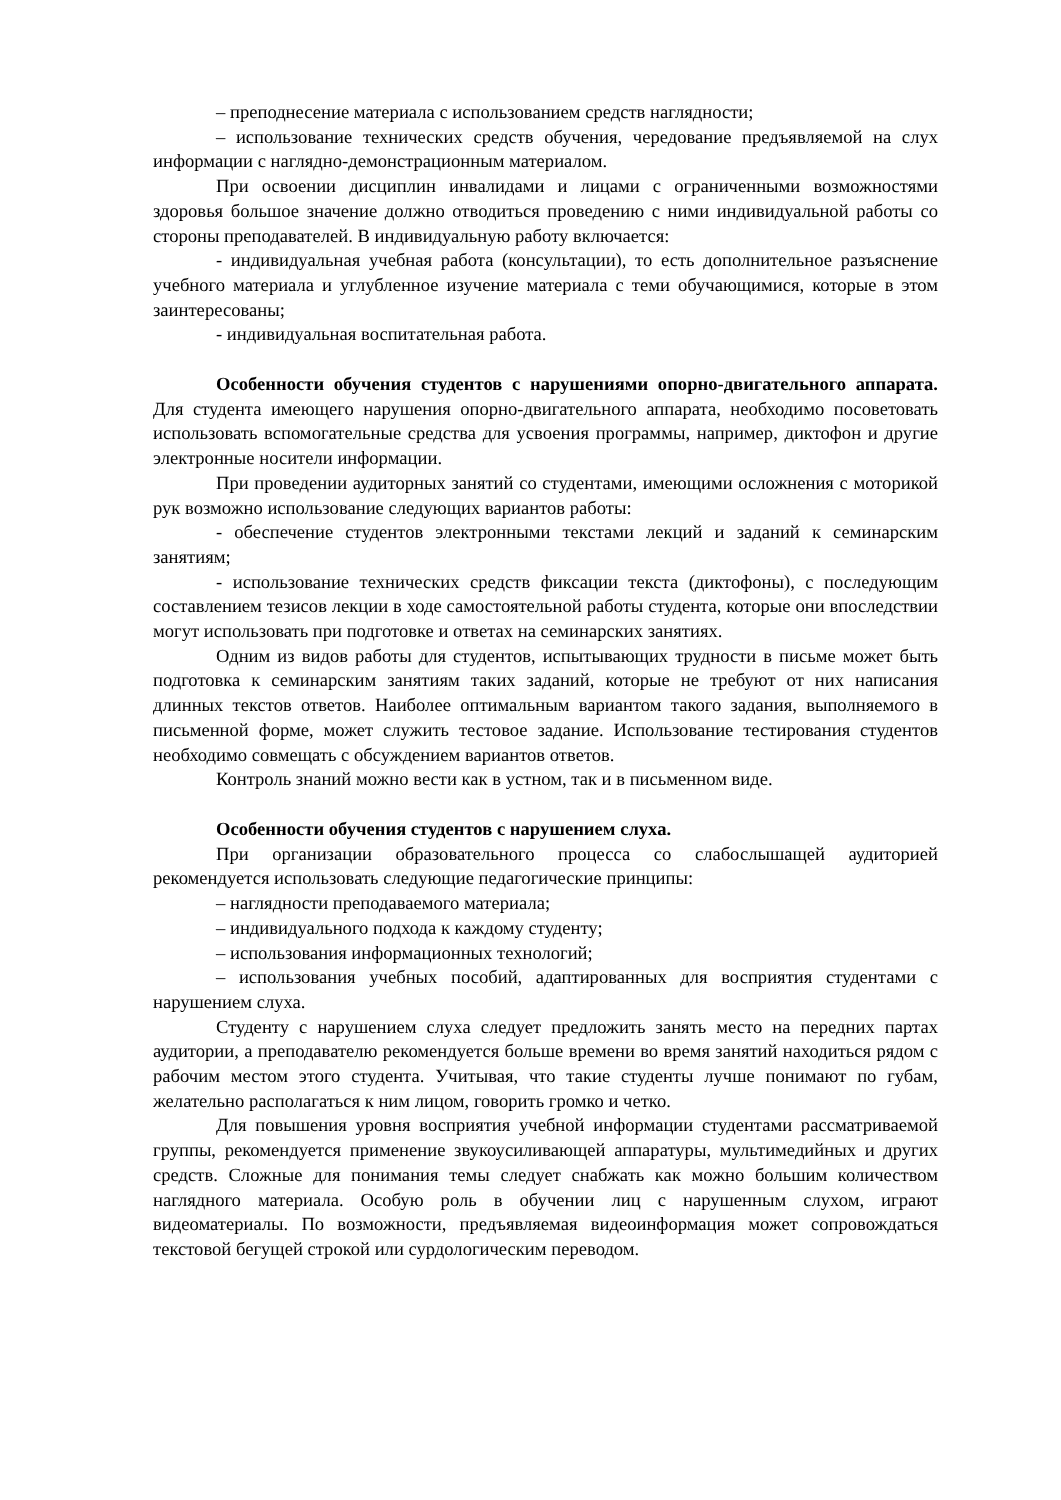– преподнесение материала с использованием средств наглядности;
– использование технических средств обучения, чередование предъявляемой на слух информации с наглядно-демонстрационным материалом.
При освоении дисциплин инвалидами и лицами с ограниченными возможностями здоровья большое значение должно отводиться проведению с ними индивидуальной работы со стороны преподавателей. В индивидуальную работу включается:
- индивидуальная учебная работа (консультации), то есть дополнительное разъяснение учебного материала и углубленное изучение материала с теми обучающимися, которые в этом заинтересованы;
- индивидуальная воспитательная работа.
Особенности обучения студентов с нарушениями опорно-двигательного аппарата. Для студента имеющего нарушения опорно-двигательного аппарата, необходимо посоветовать использовать вспомогательные средства для усвоения программы, например, диктофон и другие электронные носители информации.
При проведении аудиторных занятий со студентами, имеющими осложнения с моторикой рук возможно использование следующих вариантов работы:
- обеспечение студентов электронными текстами лекций и заданий к семинарским занятиям;
- использование технических средств фиксации текста (диктофоны), с последующим составлением тезисов лекции в ходе самостоятельной работы студента, которые они впоследствии могут использовать при подготовке и ответах на семинарских занятиях.
Одним из видов работы для студентов, испытывающих трудности в письме может быть подготовка к семинарским занятиям таких заданий, которые не требуют от них написания длинных текстов ответов. Наиболее оптимальным вариантом такого задания, выполняемого в письменной форме, может служить тестовое задание. Использование тестирования студентов необходимо совмещать с обсуждением вариантов ответов.
Контроль знаний можно вести как в устном, так и в письменном виде.
Особенности обучения студентов с нарушением слуха.
При организации образовательного процесса со слабослышащей аудиторией рекомендуется использовать следующие педагогические принципы:
– наглядности преподаваемого материала;
– индивидуального подхода к каждому студенту;
– использования информационных технологий;
– использования учебных пособий, адаптированных для восприятия студентами с нарушением слуха.
Студенту с нарушением слуха следует предложить занять место на передних партах аудитории, а преподавателю рекомендуется больше времени во время занятий находиться рядом с рабочим местом этого студента. Учитывая, что такие студенты лучше понимают по губам, желательно располагаться к ним лицом, говорить громко и четко.
Для повышения уровня восприятия учебной информации студентами рассматриваемой группы, рекомендуется применение звукоусиливающей аппаратуры, мультимедийных и других средств. Сложные для понимания темы следует снабжать как можно большим количеством наглядного материала. Особую роль в обучении лиц с нарушенным слухом, играют видеоматериалы. По возможности, предъявляемая видеоинформация может сопровождаться текстовой бегущей строкой или сурдологическим переводом.